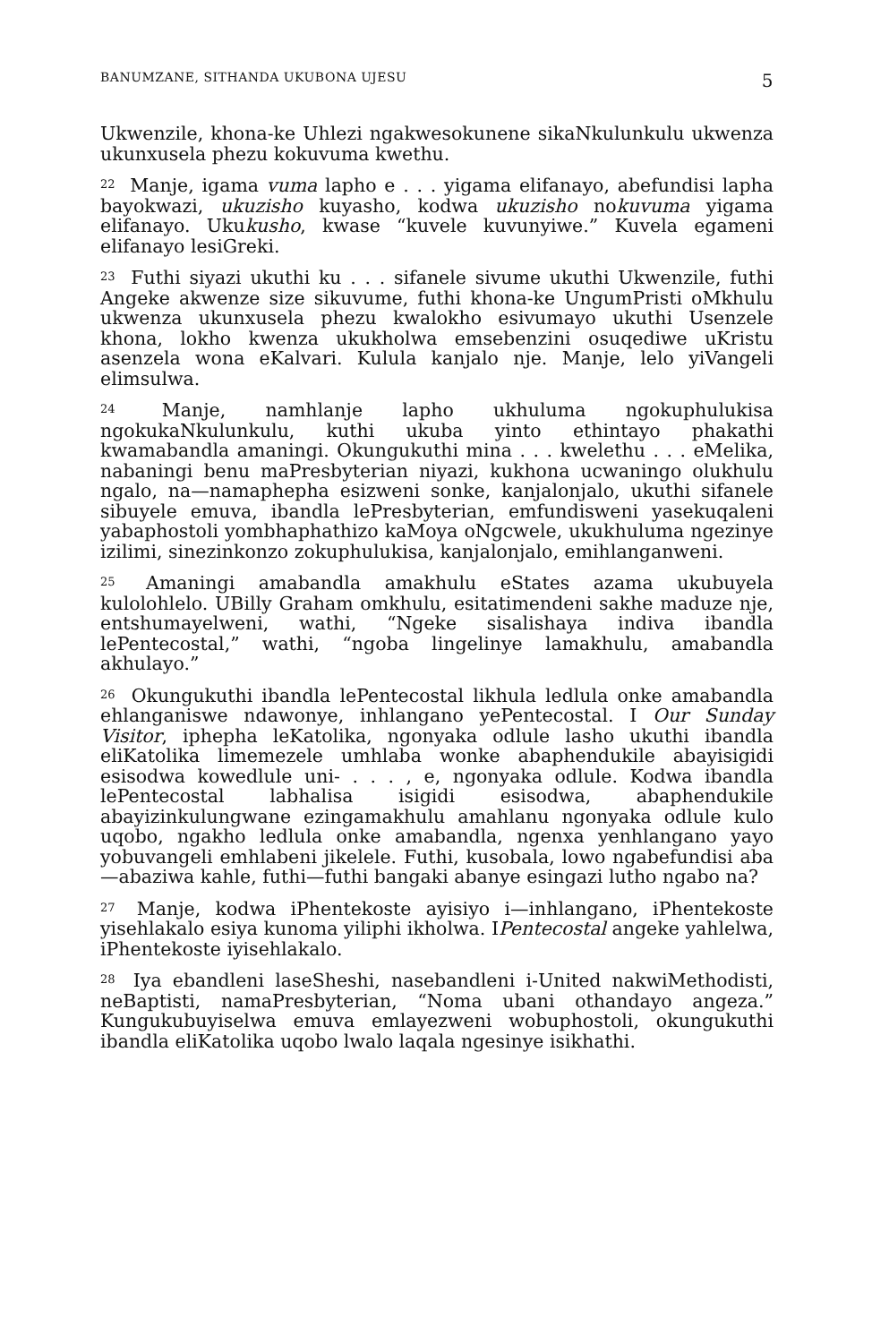BANUMZANE, SITHANDA UKUBONA UJESU 5
Ukwenzile, khona-ke Uhlezi ngakwesokunene sikaNkulunkulu ukwenza ukunxusela phezu kokuvuma kwethu.
<sup>22</sup> Manje, igama vuma lapho e . . . yigama elifanayo, abefundisi lapha bayokwazi, ukuzisho kuyasho, kodwa ukuzisho nokuvuma yigama elifanayo. Ukukusho, kwase “kuvele kuvunyiwe.” Kuvela egameni elifanayo lesiGreki.
<sup>23</sup> Futhi siyazi ukuthi ku . . . sifanele sivume ukuthi Ukwenzile, futhi Angeke akwenze size sikuvume, futhi khona-ke UngumPristi oMkhulu ukwenza ukunxusela phezu kwalokho esivumayo ukuthi Usenzele khona, lokho kwenza ukukholwa emsebenzini osuqediwe uKristu asenzela wona eKalvari. Kulula kanjalo nje. Manje, lelo yiVangeli elimsulwa.
<sup>24</sup> Manje, namhlanje lapho ukhuluma ngokuphulukisa ngokukaNkulunkulu, kuthi ukuba yinto ethintayo phakathi kwamabandla amaningi. Okungukuthi mina . . . kwelethu . . . eMelika, nabaningi benu maPresbyterian niyazi, kukhona ucwaningo olukhulu ngalo, na—namaphepha esizweni sonke, kanjalonjalo, ukuthi sifanele sibuyele emuva, ibandla lePresbyterian, emfundisweni yasekuqaleni yabaphostoli yombhaphathizo kaMoya oNgcwele, ukukhuluma ngezinye izilimi, sinezinkonzo zokuphulukisa, kanjalonjalo, emihlanganweni.
<sup>25</sup> Amaningi amabandla amakhulu eStates azama ukubuyela kulolohlelo. UBilly Graham omkhulu, esitatimendeni sakhe maduze nje, entshumayelweni, wathi, “Ngeke sisalishaya indiva ibandla lePentecostal,” wathi, “ngoba lingelinye lamakhulu, amabandla akhulayo.”
<sup>26</sup> Okungukuthi ibandla lePentecostal likhula ledlula onke amabandla ehlanganiswe ndawonye, inhlangano yePentecostal. I Our Sunday Visitor, iphepha leKatolika, ngonyaka odlule lasho ukuthi ibandla eliKatolika limemezele umhlaba wonke abaphendukile abayisigidi esisodwa kowedlule uni- . . . , e, ngonyaka odlule. Kodwa ibandla lePentecostal labhalisa isigidi esisodwa, abaphendukile abayizinkulungwane ezingamakhulu amahlanu ngonyaka odlule kulo uqobo, ngakho ledlula onke amabandla, ngenxa yenhlangano yayo yobuvangeli emhlabeni jikelele. Futhi, kusobala, lowo ngabefundisi aba—abaziwa kahle, futhi—futhi bangaki abanye esingazi lutho ngabo na?
<sup>27</sup> Manje, kodwa iPhentekoste ayisiyo i—inhlangano, iPhentekoste yisehlakalo esiya kunoma yiliphi ikholwa. IPentecostal angeke yahlelwa, iPhentekoste iyisehlakalo.
<sup>28</sup> Iya ebandleni laseSheshi, nasebandleni i-United nakwiMethodisti, neBaptisti, namaPresbyterian, “Noma ubani othandayo angeza.” Kungukubuyiselwa emuva emlayezweni wobuphostoli, okungukuthi ibandla eliKatolika uqobo lwalo laqala ngesinye isikhathi.